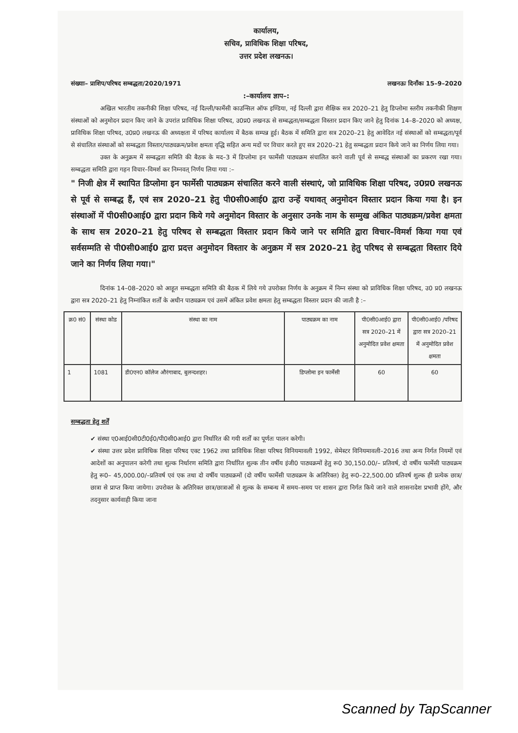कार्यालय,
सचिव, प्राविधिक शिक्षा परिषद,
उत्तर प्रदेश लखनऊ।
संख्याः– प्राशिप/परिषद सम्बद्धता/2020/1971 लखनऊः दिनाँकः 15–9–2020
:–कार्यालय ज्ञाप–:
अखिल भारतीय तकनीकी शिक्षा परिषद, नई दिल्ली/फार्मेसी काउन्सिल ऑफ इण्डिया, नई दिल्ली द्वारा शैक्षिक सत्र 2020–21 हेतु डिप्लोमा स्तरीय तकनीकी शिक्षण संस्थाओं को अनुमोदन प्रदान किए जाने के उपरांत प्राविधिक शिक्षा परिषद, उ0प्र0 लखनऊ से सम्बद्धता/सम्बद्धता विस्तार प्रदान किए जाने हेतु दिनांक 14–8–2020 को अध्यक्ष, प्राविधिक शिक्षा परिषद, उ0प्र0 लखनऊ की अध्यक्षता में परिषद कार्यालय में बैठक सम्पन्न हुई। बैठक में समिति द्वारा सत्र 2020–21 हेतु आवेदित नई संस्थाओं को सम्बद्धता/पूर्व से संचालित संस्थाओं को सम्बद्धता विस्तार/पाठ्यक्रम/प्रवेश क्षमता वृद्धि सहित अन्य मदों पर विचार करते हुए सत्र 2020–21 हेतु सम्बद्धता प्रदान किये जाने का निर्णय लिया गया।
उक्त के अनुक्रम में सम्बद्धता समिति की बैठक के मद–3 में डिप्लोमा इन फार्मेसी पाठ्यक्रम संचालित करने वाली पूर्व से सम्बद्ध संस्थाओं का प्रकरण रखा गया। सम्बद्धता समिति द्वारा गहन विचार–विमर्श कर निम्नवत् निर्णय लिया गया :–
" निजी क्षेत्र में स्थापित डिप्लोमा इन फार्मेसी पाठ्यक्रम संचालित करने वाली संस्थाएं, जो प्राविधिक शिक्षा परिषद, उ0प्र0 लखनऊ से पूर्व से सम्बद्ध हैं, एवं सत्र 2020–21 हेतु पी0सी0आई0 द्वारा उन्हें यथावत् अनुमोदन विस्तार प्रदान किया गया है। इन संस्थाओं में पी0सी0आई0 द्वारा प्रदान किये गये अनुमोदन विस्तार के अनुसार उनके नाम के सम्मुख अंकित पाठ्यक्रम/प्रवेश क्षमता के साथ सत्र 2020–21 हेतु परिषद से सम्बद्धता विस्तार प्रदान किये जाने पर समिति द्वारा विचार–विमर्श किया गया एवं सर्वसम्मति से पी0सी0आई0 द्वारा प्रदत्त अनुमोदन विस्तार के अनुक्रम में सत्र 2020–21 हेतु परिषद से सम्बद्धता विस्तार दिये जाने का निर्णय लिया गया।"
दिनांक 14–08–2020 को आहूत सम्बद्धता समिति की बैठक में लिये गये उपरोक्त निर्णय के अनुक्रम में निम्न संस्था को प्राविधिक शिक्षा परिषद, उ0 प्र0 लखनऊ द्वारा सत्र 2020–21 हेतु निम्नांकित शर्तों के अधीन पाठ्यक्रम एवं उसमें अंकित प्रवेश क्षमता हेतु सम्बद्धता विस्तार प्रदान की जाती है :–
| क्र0 सं0 | संस्था कोड | संस्था का नाम | पाठ्यक्रम का नाम | पी0सी0आई0 द्वारा सत्र 2020–21 में अनुमोदित प्रवेश क्षमता | पी0सी0आई0 /परिषद द्वारा सत्र 2020–21 में अनुमोदित प्रवेश क्षमता |
| --- | --- | --- | --- | --- | --- |
| 1 | 1081 | डी0एन0 कॉलेज औरंगाबाद, बुलन्दशहर। | डिप्लोमा इन फार्मेसी | 60 | 60 |
सम्बद्धता हेतु शर्तें
✔ संस्था ए0आई0सी0टी0ई0/पी0सी0आई0 द्वारा निर्धारित की गयी शर्तों का पूर्णतः पालन करेगी।
✔ संस्था उत्तर प्रदेश प्राविधिक शिक्षा परिषद एक्ट 1962 तथा प्राविधिक शिक्षा परिषद विनियमावली 1992, सेमेस्टर विनियमावली–2016 तथा अन्य निर्गत नियमों एवं आदेशों का अनुपालन करेगी तथा शुल्क निर्धारण समिति द्वारा निर्धारित शुल्क तीन वर्षीय इंजी0 पाठ्यक्रमों हेतु रू0 30,150.00/– प्रतिवर्ष, दो वर्षीय फार्मेसी पाठ्यक्रम हेतु रू0– 45,000.00/–प्रतिवर्ष एवं एक तथा दो वर्षीय पाठ्यक्रमों (दो वर्षीय फार्मेसी पाठ्यक्रम के अतिरिक्त) हेतु रू0–22,500.00 प्रतिवर्ष शुल्क ही प्रत्येक छात्र/छात्रा से प्राप्त किया जायेगा। उपरोक्त के अतिरिक्त छात्र/छात्राओं से शुल्क के सम्बन्ध में समय–समय पर शासन द्वारा निर्गत किये जाने वाले शासनादेश प्रभावी होंगे, और तदनुसार कार्यवाही किया जाना
Scanned by TapScanner